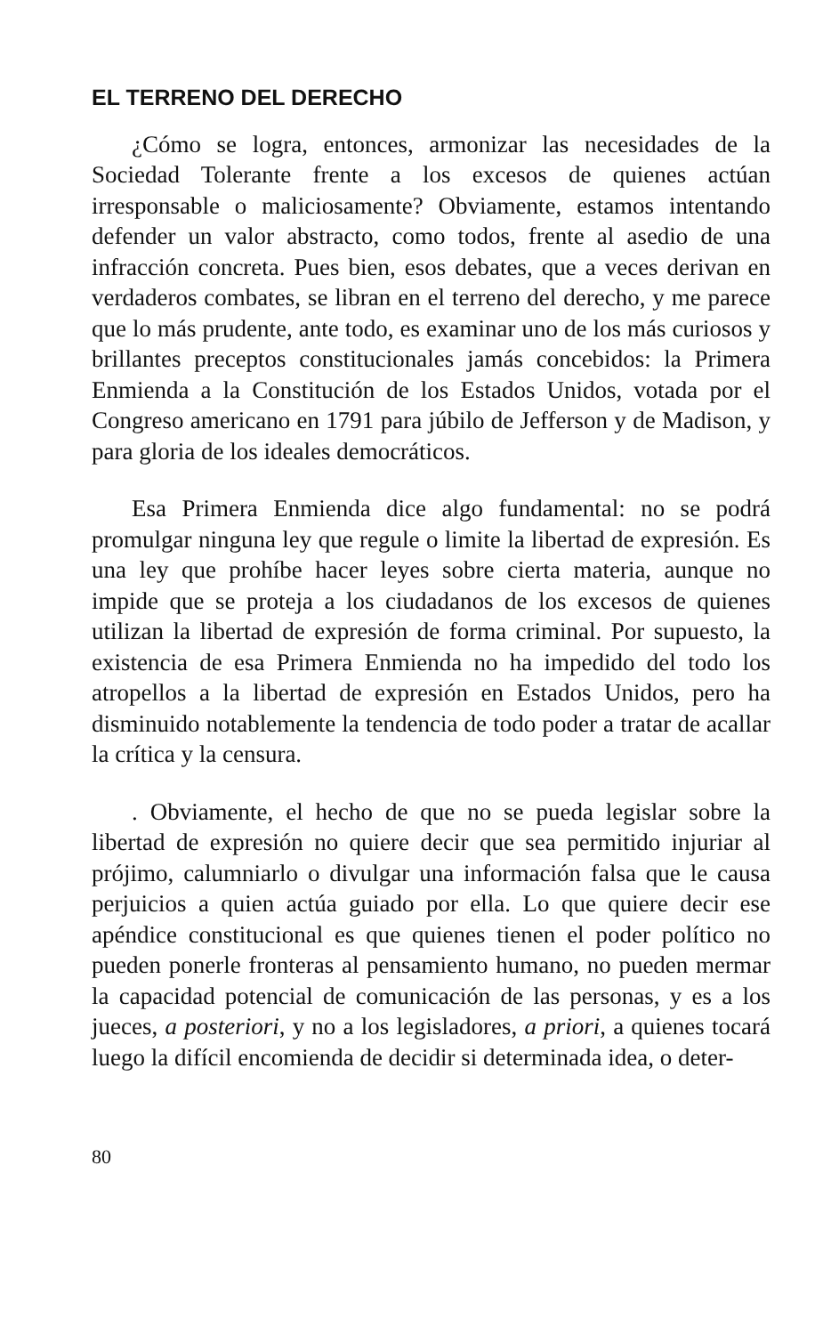EL TERRENO DEL DERECHO
¿Cómo se logra, entonces, armonizar las necesidades de la Sociedad Tolerante frente a los excesos de quienes actúan irresponsable o maliciosamente? Obviamente, estamos intentando defender un valor abstracto, como todos, frente al asedio de una infracción concreta. Pues bien, esos debates, que a veces derivan en verdaderos combates, se libran en el terreno del derecho, y me parece que lo más prudente, ante todo, es examinar uno de los más curiosos y brillantes preceptos constitucionales jamás concebidos: la Primera Enmienda a la Constitución de los Estados Unidos, votada por el Congreso americano en 1791 para júbilo de Jefferson y de Madison, y para gloria de los ideales democráticos.
Esa Primera Enmienda dice algo fundamental: no se podrá promulgar ninguna ley que regule o limite la libertad de expresión. Es una ley que prohíbe hacer leyes sobre cierta materia, aunque no impide que se proteja a los ciudadanos de los excesos de quienes utilizan la libertad de expresión de forma criminal. Por supuesto, la existencia de esa Primera Enmienda no ha impedido del todo los atropellos a la libertad de expresión en Estados Unidos, pero ha disminuido notablemente la tendencia de todo poder a tratar de acallar la crítica y la censura.
. Obviamente, el hecho de que no se pueda legislar sobre la libertad de expresión no quiere decir que sea permitido injuriar al prójimo, calumniarlo o divulgar una información falsa que le causa perjuicios a quien actúa guiado por ella. Lo que quiere decir ese apéndice constitucional es que quienes tienen el poder político no pueden ponerle fronteras al pensamiento humano, no pueden mermar la capacidad potencial de comunicación de las personas, y es a los jueces, a posteriori, y no a los legisladores, a priori, a quienes tocará luego la difícil encomienda de decidir si determinada idea, o deter-
80